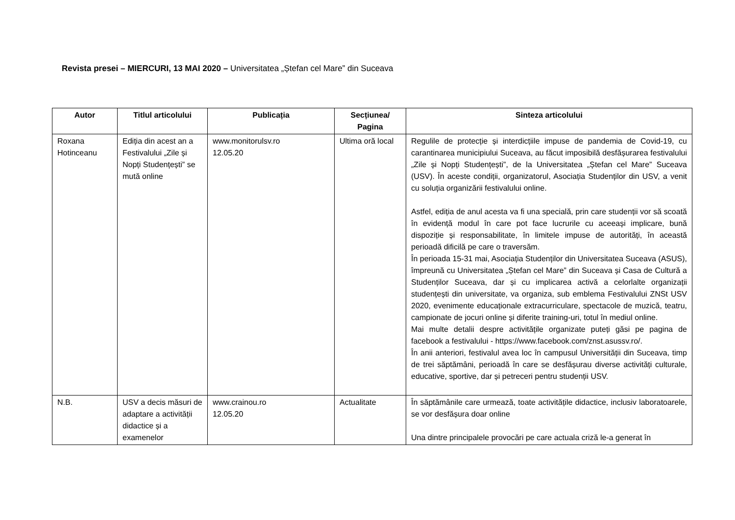Revista presei – MIERCURI, 13 MAI 2020 – Universitatea „Ștefan cel Mare” din Suceava
| Autor | Titlul articolului | Publicația | Secțiunea/ Pagina | Sinteza articolului |
| --- | --- | --- | --- | --- |
| Roxana Hotinceanu | Ediția din acest an a Festivalului „Zile și Nopți Studențești” se mută online | www.monitorulsv.ro 12.05.20 | Ultima oră local | Regulile de protecție și interdicțiile impuse de pandemia de Covid-19, cu carantinarea municipiului Suceava, au făcut imposibilă desfășurarea festivalului „Zile și Nopți Studențești”, de la Universitatea „Ștefan cel Mare” Suceava (USV). În aceste condiții, organizatorul, Asociația Studenților din USV, a venit cu soluția organizării festivalului online. Astfel, ediția de anul acesta va fi una specială, prin care studenții vor să scoată în evidență modul în care pot face lucrurile cu aceeași implicare, bună dispoziție și responsabilitate, în limitele impuse de autorități, în această perioadă dificilă pe care o traversăm. În perioada 15-31 mai, Asociația Studenților din Universitatea Suceava (ASUS), împreună cu Universitatea „Ștefan cel Mare” din Suceava și Casa de Cultură a Studenților Suceava, dar și cu implicarea activă a celorlalte organizații studențești din universitate, va organiza, sub emblema Festivalului ZNSt USV 2020, evenimente educaționale extracurriculare, spectacole de muzică, teatru, campionate de jocuri online și diferite training-uri, totul în mediul online. Mai multe detalii despre activitățile organizate puteți găsi pe pagina de facebook a festivalului - https://www.facebook.com/znst.asussv.ro/. În anii anteriori, festivalul avea loc în campusul Universității din Suceava, timp de trei săptămâni, perioadă în care se desfășurau diverse activități culturale, educative, sportive, dar și petreceri pentru studenții USV. |
| N.B. | USV a decis măsuri de adaptare a activității didactice și a examenelor | www.crainou.ro 12.05.20 | Actualitate | În săptămânile care urmează, toate activitățile didactice, inclusiv laboratoarele, se vor desfășura doar online Una dintre principalele provocări pe care actuala criză le-a generat în |